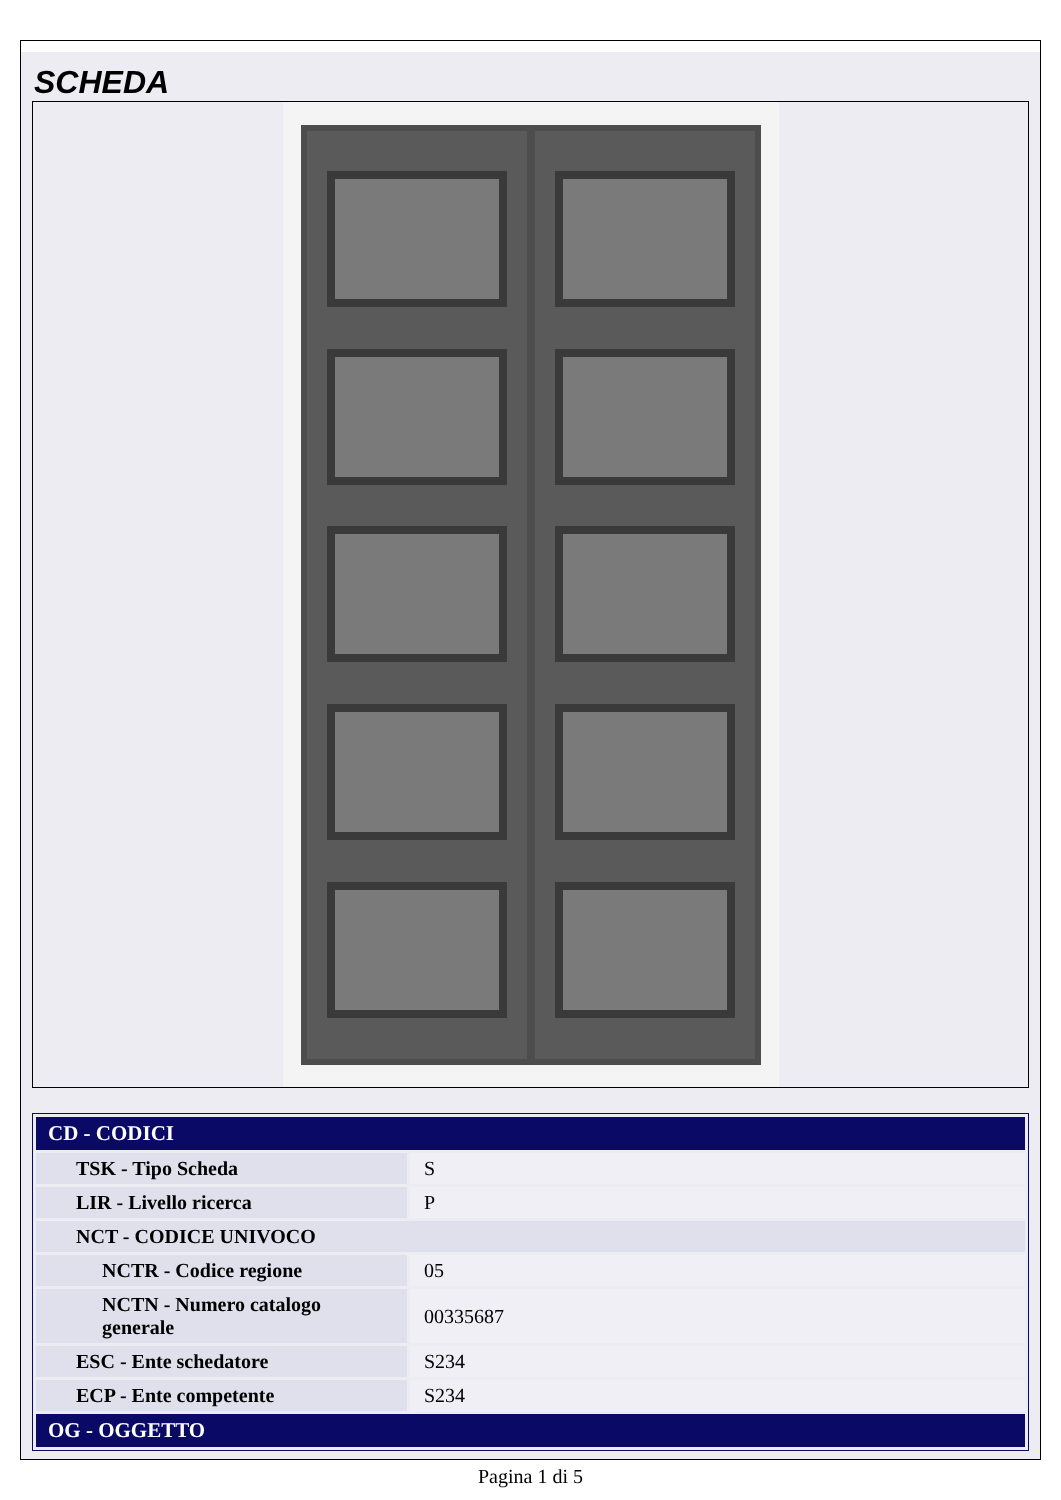SCHEDA
| CD - CODICI | |
| --- | --- |
| TSK - Tipo Scheda | S |
| LIR - Livello ricerca | P |
| NCT - CODICE UNIVOCO | |
| NCTR - Codice regione | 05 |
| NCTN - Numero catalogo generale | 00335687 |
| ESC - Ente schedatore | S234 |
| ECP - Ente competente | S234 |
| OG - OGGETTO | |
Pagina 1 di 5